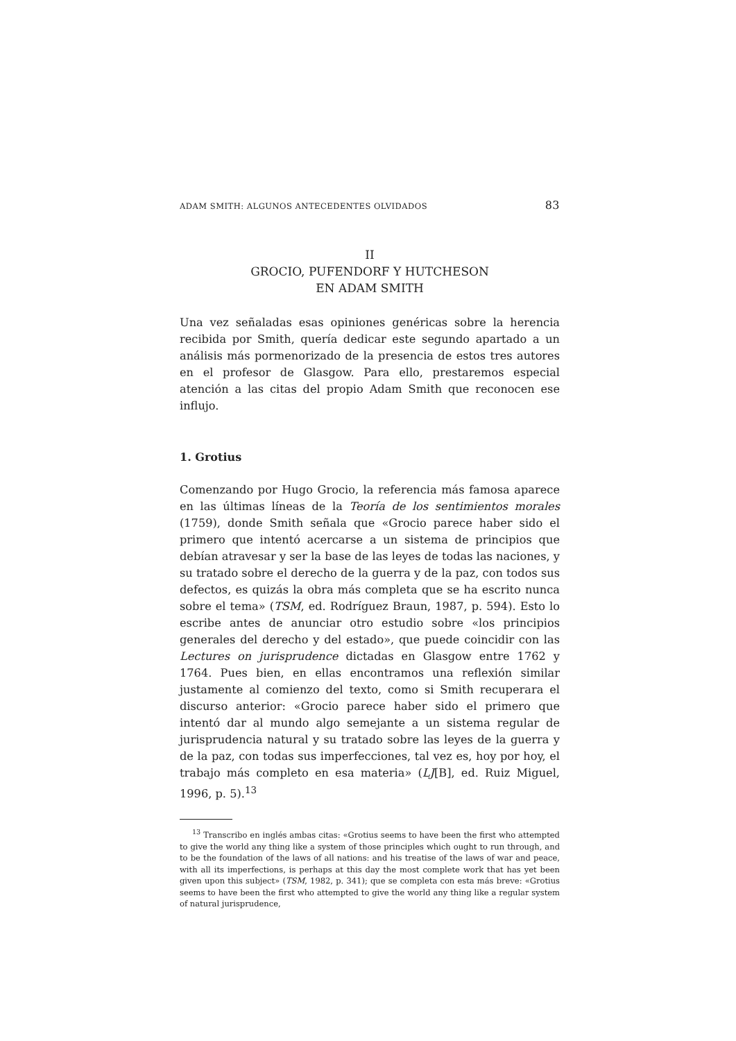ADAM SMITH: ALGUNOS ANTECEDENTES OLVIDADOS 83
II
GROCIO, PUFENDORF Y HUTCHESON
EN ADAM SMITH
Una vez señaladas esas opiniones genéricas sobre la herencia recibida por Smith, quería dedicar este segundo apartado a un análisis más pormenorizado de la presencia de estos tres autores en el profesor de Glasgow. Para ello, prestaremos especial atención a las citas del propio Adam Smith que reconocen ese influjo.
1. Grotius
Comenzando por Hugo Grocio, la referencia más famosa aparece en las últimas líneas de la Teoría de los sentimientos morales (1759), donde Smith señala que «Grocio parece haber sido el primero que intentó acercarse a un sistema de principios que debían atravesar y ser la base de las leyes de todas las naciones, y su tratado sobre el derecho de la guerra y de la paz, con todos sus defectos, es quizás la obra más completa que se ha escrito nunca sobre el tema» (TSM, ed. Rodríguez Braun, 1987, p. 594). Esto lo escribe antes de anunciar otro estudio sobre «los principios generales del derecho y del estado», que puede coincidir con las Lectures on jurisprudence dictadas en Glasgow entre 1762 y 1764. Pues bien, en ellas encontramos una reflexión similar justamente al comienzo del texto, como si Smith recuperara el discurso anterior: «Grocio parece haber sido el primero que intentó dar al mundo algo semejante a un sistema regular de jurisprudencia natural y su tratado sobre las leyes de la guerra y de la paz, con todas sus imperfecciones, tal vez es, hoy por hoy, el trabajo más completo en esa materia» (LJ[B], ed. Ruiz Miguel, 1996, p. 5).<sup>13</sup>
<sup>13</sup> Transcribo en inglés ambas citas: «Grotius seems to have been the first who attempted to give the world any thing like a system of those principles which ought to run through, and to be the foundation of the laws of all nations: and his treatise of the laws of war and peace, with all its imperfections, is perhaps at this day the most complete work that has yet been given upon this subject» (TSM, 1982, p. 341); que se completa con esta más breve: «Grotius seems to have been the first who attempted to give the world any thing like a regular system of natural jurisprudence,